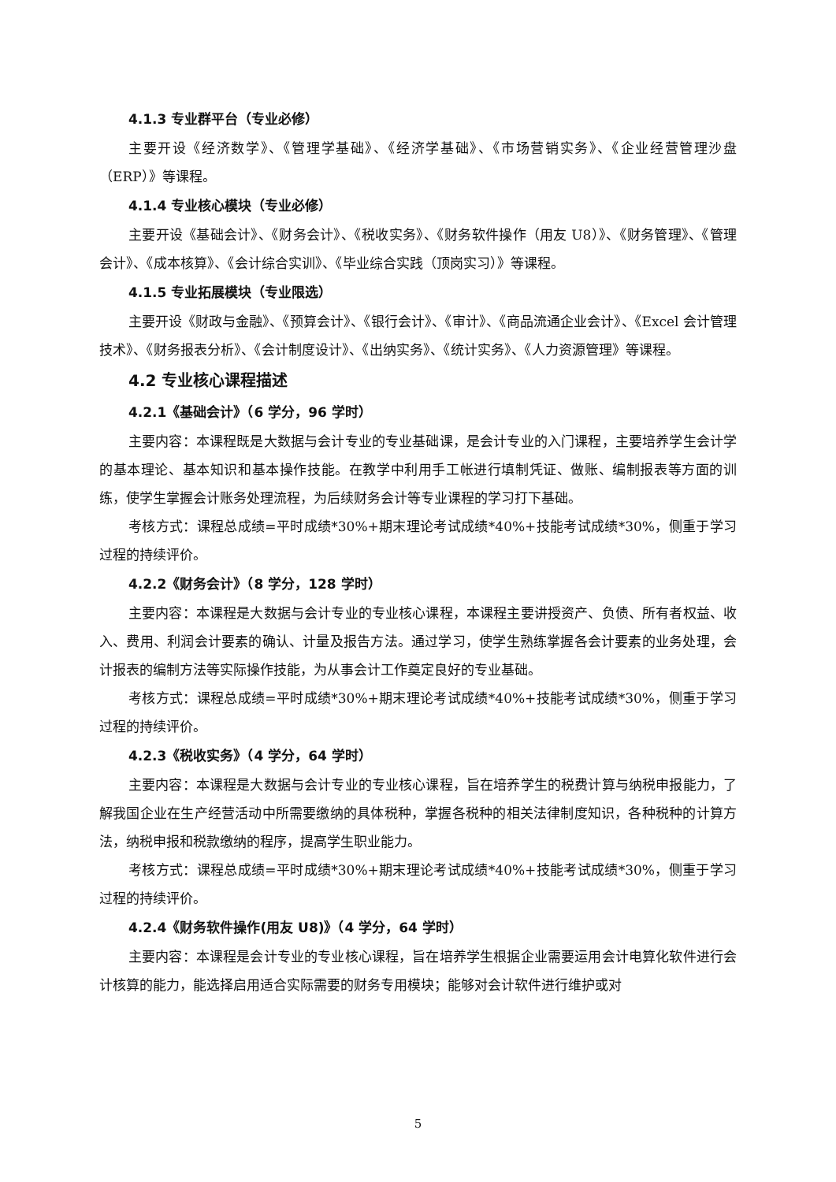4.1.3 专业群平台（专业必修）
主要开设《经济数学》、《管理学基础》、《经济学基础》、《市场营销实务》、《企业经营管理沙盘（ERP）》等课程。
4.1.4 专业核心模块（专业必修）
主要开设《基础会计》、《财务会计》、《税收实务》、《财务软件操作（用友 U8）》、《财务管理》、《管理会计》、《成本核算》、《会计综合实训》、《毕业综合实践（顶岗实习）》等课程。
4.1.5 专业拓展模块（专业限选）
主要开设《财政与金融》、《预算会计》、《银行会计》、《审计》、《商品流通企业会计》、《Excel 会计管理技术》、《财务报表分析》、《会计制度设计》、《出纳实务》、《统计实务》、《人力资源管理》等课程。
4.2 专业核心课程描述
4.2.1《基础会计》（6 学分，96 学时）
主要内容：本课程既是大数据与会计专业的专业基础课，是会计专业的入门课程，主要培养学生会计学的基本理论、基本知识和基本操作技能。在教学中利用手工帐进行填制凭证、做账、编制报表等方面的训练，使学生掌握会计账务处理流程，为后续财务会计等专业课程的学习打下基础。
考核方式：课程总成绩=平时成绩*30%+期末理论考试成绩*40%+技能考试成绩*30%，侧重于学习过程的持续评价。
4.2.2《财务会计》（8 学分，128 学时）
主要内容：本课程是大数据与会计专业的专业核心课程，本课程主要讲授资产、负债、所有者权益、收入、费用、利润会计要素的确认、计量及报告方法。通过学习，使学生熟练掌握各会计要素的业务处理，会计报表的编制方法等实际操作技能，为从事会计工作奠定良好的专业基础。
考核方式：课程总成绩=平时成绩*30%+期末理论考试成绩*40%+技能考试成绩*30%，侧重于学习过程的持续评价。
4.2.3《税收实务》（4 学分，64 学时）
主要内容：本课程是大数据与会计专业的专业核心课程，旨在培养学生的税费计算与纳税申报能力，了解我国企业在生产经营活动中所需要缴纳的具体税种，掌握各税种的相关法律制度知识，各种税种的计算方法，纳税申报和税款缴纳的程序，提高学生职业能力。
考核方式：课程总成绩=平时成绩*30%+期末理论考试成绩*40%+技能考试成绩*30%，侧重于学习过程的持续评价。
4.2.4《财务软件操作(用友 U8)》（4 学分，64 学时）
主要内容：本课程是会计专业的专业核心课程，旨在培养学生根据企业需要运用会计电算化软件进行会计核算的能力，能选择启用适合实际需要的财务专用模块；能够对会计软件进行维护或对
5